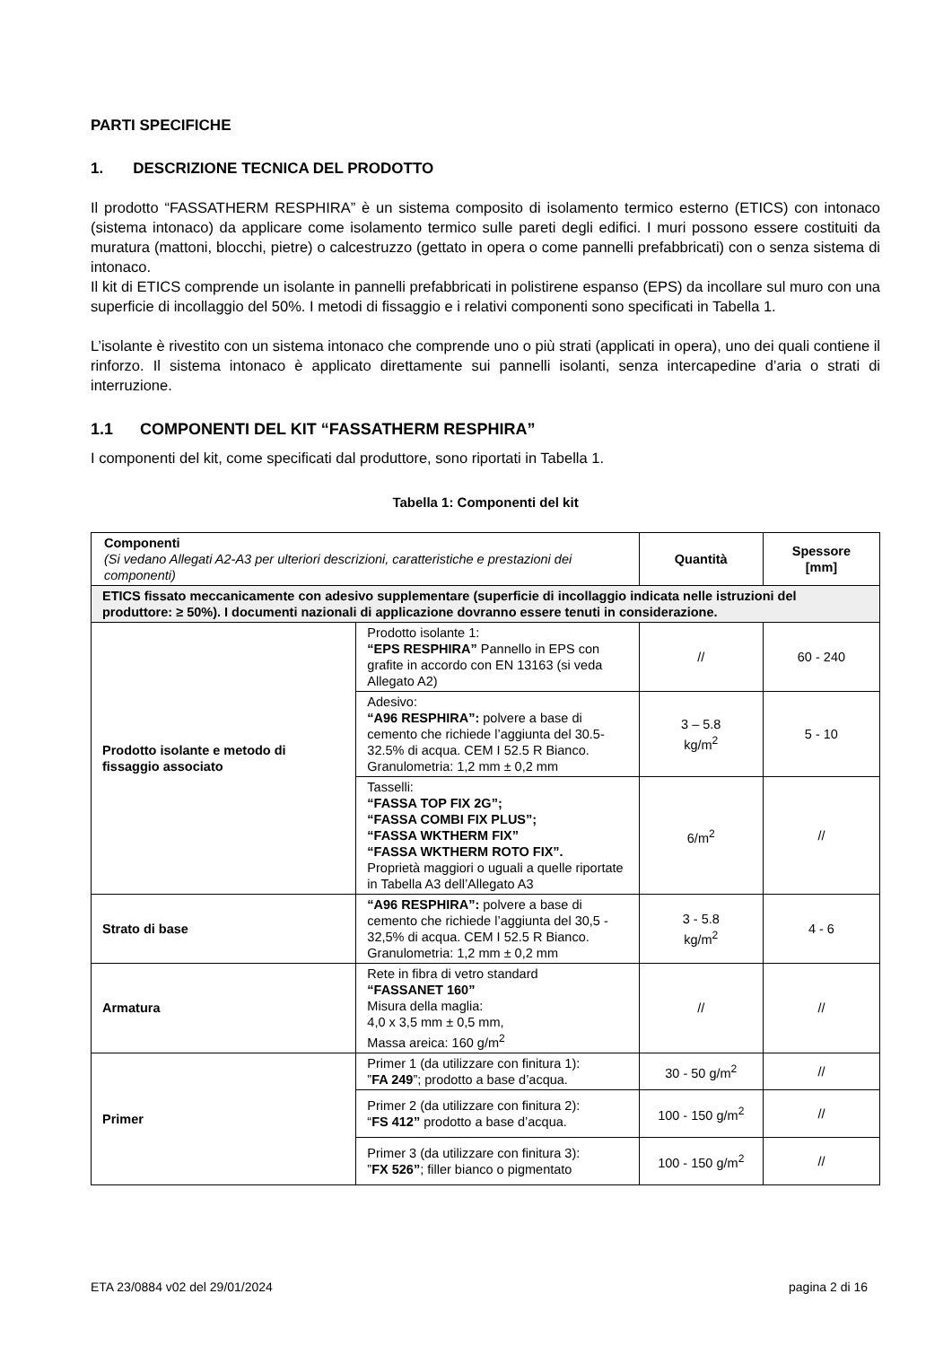PARTI SPECIFICHE
1. DESCRIZIONE TECNICA DEL PRODOTTO
Il prodotto “FASSATHERM RESPHIRA” è un sistema composito di isolamento termico esterno (ETICS) con intonaco (sistema intonaco) da applicare come isolamento termico sulle pareti degli edifici. I muri possono essere costituiti da muratura (mattoni, blocchi, pietre) o calcestruzzo (gettato in opera o come pannelli prefabbricati) con o senza sistema di intonaco.
Il kit di ETICS comprende un isolante in pannelli prefabbricati in polistirene espanso (EPS) da incollare sul muro con una superficie di incollaggio del 50%. I metodi di fissaggio e i relativi componenti sono specificati in Tabella 1.
L’isolante è rivestito con un sistema intonaco che comprende uno o più strati (applicati in opera), uno dei quali contiene il rinforzo. Il sistema intonaco è applicato direttamente sui pannelli isolanti, senza intercapedine d’aria o strati di interruzione.
1.1 COMPONENTI DEL KIT “FASSATHERM RESPHIRA”
I componenti del kit, come specificati dal produttore, sono riportati in Tabella 1.
Tabella 1: Componenti del kit
| Componenti (Si vedano Allegati A2-A3 per ulteriori descrizioni, caratteristiche e prestazioni dei componenti) | | Quantità | Spessore [mm] |
| ETICS fissato meccanicamente con adesivo supplementare (superficie di incollaggio indicata nelle istruzioni del produttore: ≥ 50%). I documenti nazionali di applicazione dovranno essere tenuti in considerazione. | | | |
| Prodotto isolante e metodo di fissaggio associato | Prodotto isolante 1: “EPS RESPHIRA” Pannello in EPS con grafite in accordo con EN 13163 (si veda Allegato A2) | // | 60 - 240 |
| | Adesivo: “A96 RESPHIRA”: polvere a base di cemento che richiede l’aggiunta del 30.5-32.5% di acqua. CEM I 52.5 R Bianco. Granulometria: 1,2 mm ± 0,2 mm | 3 – 5.8 kg/m<sup>2</sup> | 5 - 10 |
| | Tasselli: “FASSA TOP FIX 2G”; “FASSA COMBI FIX PLUS”; “FASSA WKTHERM FIX” “FASSA WKTHERM ROTO FIX”. Proprietà maggiori o uguali a quelle riportate in Tabella A3 dell’Allegato A3 | 6/m<sup>2</sup> | // |
| Strato di base | “A96 RESPHIRA”: polvere a base di cemento che richiede l’aggiunta del 30,5 - 32,5% di acqua. CEM I 52.5 R Bianco. Granulometria: 1,2 mm ± 0,2 mm | 3 - 5.8 kg/m<sup>2</sup> | 4 - 6 |
| Armatura | Rete in fibra di vetro standard “FASSANET 160” Misura della maglia: 4,0 x 3,5 mm ± 0,5 mm, Massa areica: 160 g/m<sup>2</sup> | // | // |
| Primer | Primer 1 (da utilizzare con finitura 1): ” FA 249 ”; prodotto a base d’acqua. | 30 - 50 g/m<sup>2</sup> | // |
| | Primer 2 (da utilizzare con finitura 2): “ FS 412” prodotto a base d’acqua. | 100 - 150 g/m<sup>2</sup> | // |
| | Primer 3 (da utilizzare con finitura 3): ” FX 526” ; filler bianco o pigmentato | 100 - 150 g/m<sup>2</sup> | // |
ETA 23/0884 v02 del 29/01/2024 pagina 2 di 16